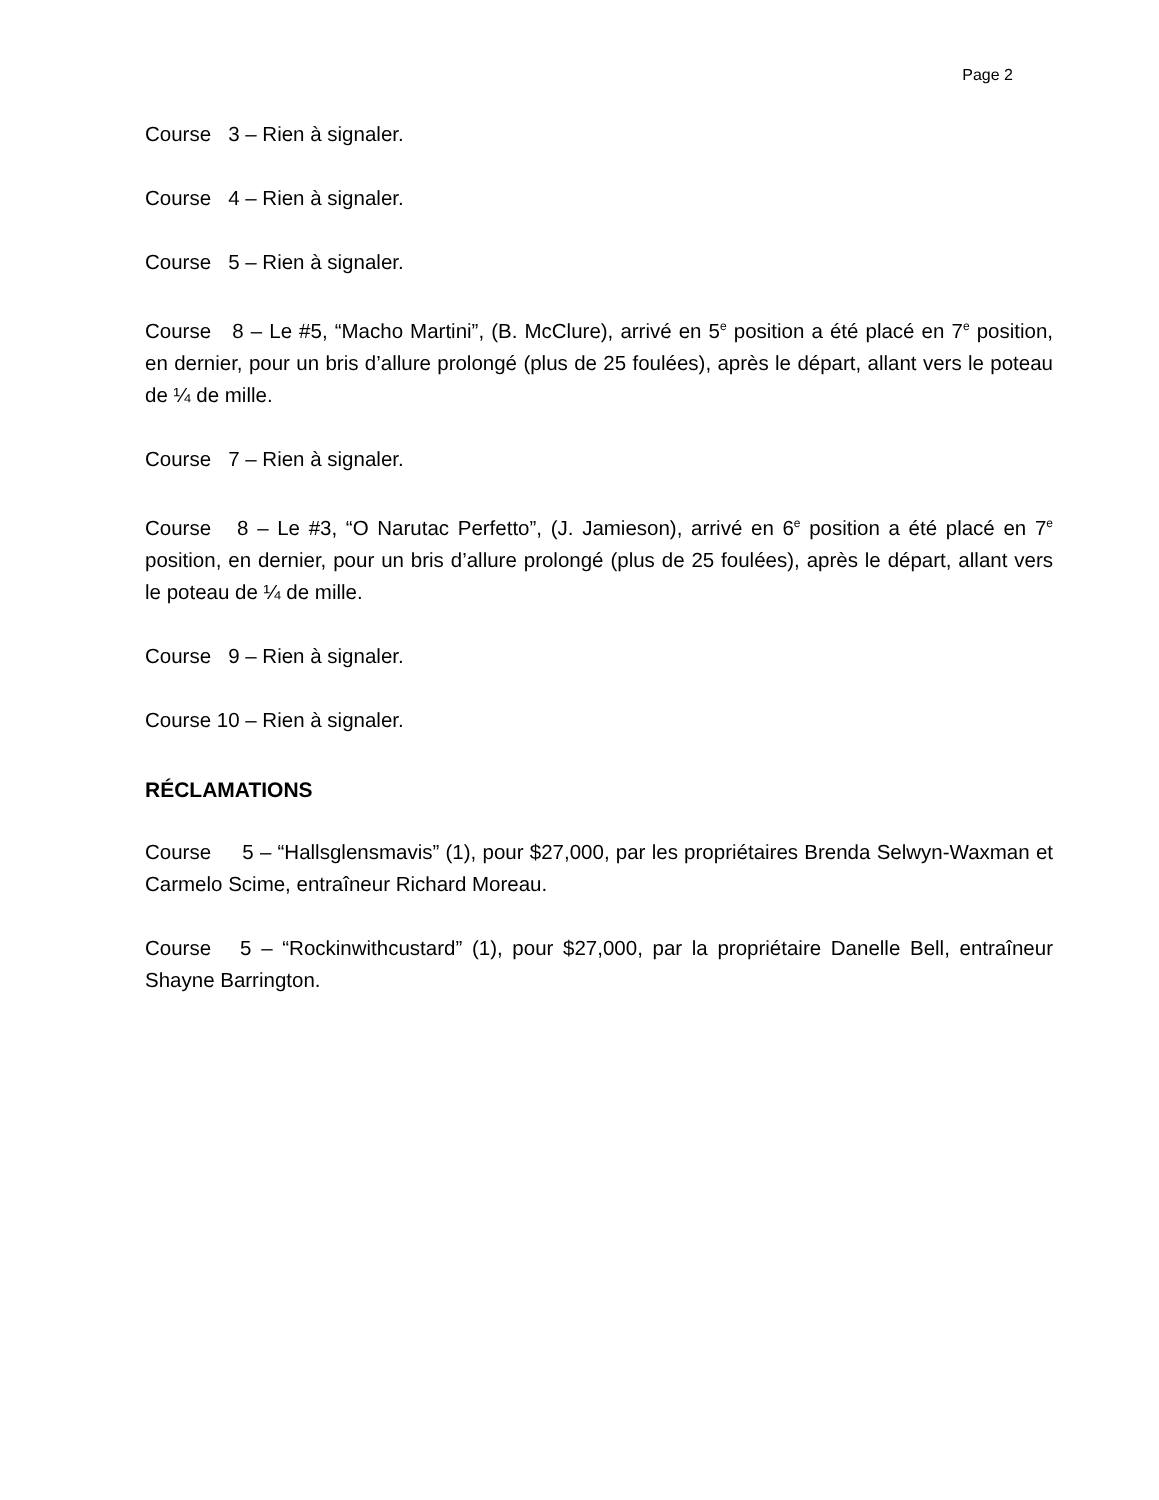Page 2
Course 3 – Rien à signaler.
Course 4 – Rien à signaler.
Course 5 – Rien à signaler.
Course 8 – Le #5, “Macho Martini”, (B. McClure), arrivé en 5<sup>e</sup> position a été placé en 7<sup>e</sup> position, en dernier, pour un bris d’allure prolongé (plus de 25 foulées), après le départ, allant vers le poteau de ¼ de mille.
Course 7 – Rien à signaler.
Course 8 – Le #3, “O Narutac Perfetto”, (J. Jamieson), arrivé en 6<sup>e</sup> position a été placé en 7<sup>e</sup> position, en dernier, pour un bris d’allure prolongé (plus de 25 foulées), après le départ, allant vers le poteau de ¼ de mille.
Course 9 – Rien à signaler.
Course 10 – Rien à signaler.
RÉCLAMATIONS
Course 5 – “Hallsglensmavis” (1), pour $27,000, par les propriétaires Brenda Selwyn-Waxman et Carmelo Scime, entraîneur Richard Moreau.
Course 5 – “Rockinwithcustard” (1), pour $27,000, par la propriétaire Danelle Bell, entraîneur Shayne Barrington.